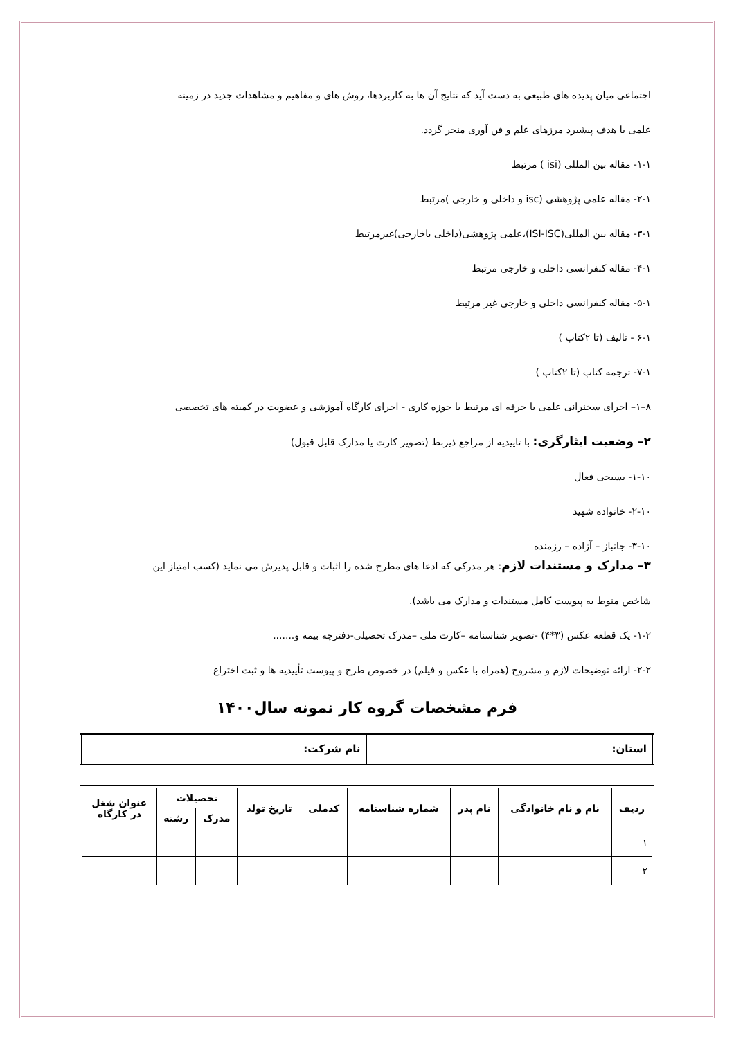اجتماعی میان پدیده های طبیعی به دست آید که نتایج آن ها به کاربردها، روش های و مفاهیم و مشاهدات جدید در زمینه
علمی با هدف پیشبرد مرزهای علم و فن آوری منجر گردد.
۱-۱- مقاله بین المللی (isi ) مرتبط
۲-۱- مقاله علمی پژوهشی (isc و داخلی و خارجی )مرتبط
۳-۱- مقاله بین المللی(ISI-ISC)،علمی پژوهشی(داخلی یاخارجی)غیرمرتبط
۴-۱- مقاله کنفرانسی داخلی و خارجی مرتبط
۵-۱- مقاله کنفرانسی داخلی و خارجی غیر مرتبط
۶-۱ - تالیف (تا ۲کتاب )
۷-۱- ترجمه کتاب (تا ۲کتاب )
۸–۱– اجرای سخنرانی علمی یا حرفه ای مرتبط با حوزه کاری - اجرای کارگاه آموزشی و عضویت در کمیته های تخصصی
۲– وضعیت ایثارگری: با تاییدیه از مراجع ذیربط (تصویر کارت یا مدارک قابل قبول)
۱-۱۰- بسیجی فعال
۲-۱۰- خانواده شهید
۳-۱۰- جانباز – آزاده – رزمنده
۳– مدارک و مستندات لازم: هر مدرکی که ادعا های مطرح شده را اثبات و قابل پذیرش می نماید (کسب امتیاز این
شاخص منوط به پیوست کامل مستندات و مدارک می باشد).
۱-۲- یک قطعه عکس (۳*۴) -تصویر شناسنامه –کارت ملی –مدرک تحصیلی-دفترچه بیمه و.......
۲-۲- ارائه توضیحات لازم و مشروح (همراه با عکس و فیلم) در خصوص طرح و پیوست تأییدیه ها و ثبت اختراع
فرم مشخصات گروه کار نمونه سال۱۴۰۰
| استان: | نام شرکت: |
| ردیف | نام و نام خانوادگی | نام پدر | شماره شناسنامه | کدملی | تاریخ تولد | تحصیلات | | عنوان شغل در کارگاه |
| --- | --- | --- | --- | --- | --- | --- | --- | --- |
| | | | | | | مدرک | رشته | |
| ۱ | | | | | | | | |
| ۲ | | | | | | | | |